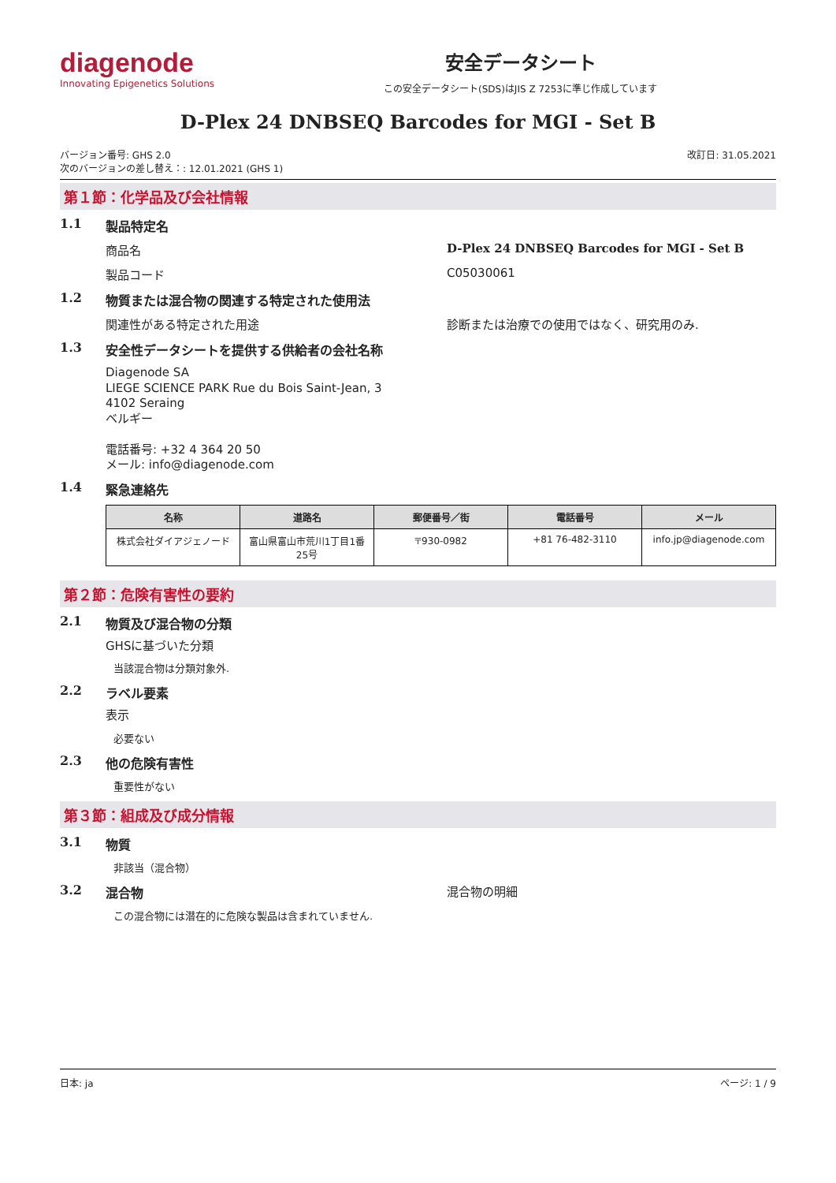diagenode
Innovating Epigenetics Solutions
安全データシート
この安全データシート(SDS)はJIS Z 7253に準じ作成しています
D-Plex 24 DNBSEQ Barcodes for MGI - Set B
バージョン番号: GHS 2.0
次のバージョンの差し替え：: 12.01.2021 (GHS 1)
改訂日: 31.05.2021
第１節：化学品及び会社情報
1.1 製品特定名
商品名 D-Plex 24 DNBSEQ Barcodes for MGI - Set B
製品コード C05030061
1.2 物質または混合物の関連する特定された使用法
関連性がある特定された用途 診断または治療での使用ではなく、研究用のみ.
1.3 安全性データシートを提供する供給者の会社名称
Diagenode SA
LIEGE SCIENCE PARK Rue du Bois Saint-Jean, 3
4102 Seraing
ベルギー
電話番号: +32 4 364 20 50
メール: info@diagenode.com
1.4 緊急連絡先
| 名称 | 道路名 | 郵便番号／街 | 電話番号 | メール |
| --- | --- | --- | --- | --- |
| 株式会社ダイアジェノード | 富山県富山市荒川1丁目1番25号 | 〒930-0982 | +81 76-482-3110 | info.jp@diagenode.com |
第２節：危険有害性の要約
2.1 物質及び混合物の分類
GHSに基づいた分類
当該混合物は分類対象外.
2.2 ラベル要素
表示
必要ない
2.3 他の危険有害性
重要性がない
第３節：組成及び成分情報
3.1 物質
非該当（混合物）
3.2 混合物 混合物の明細
この混合物には潜在的に危険な製品は含まれていません.
日本: ja ページ: 1 / 9